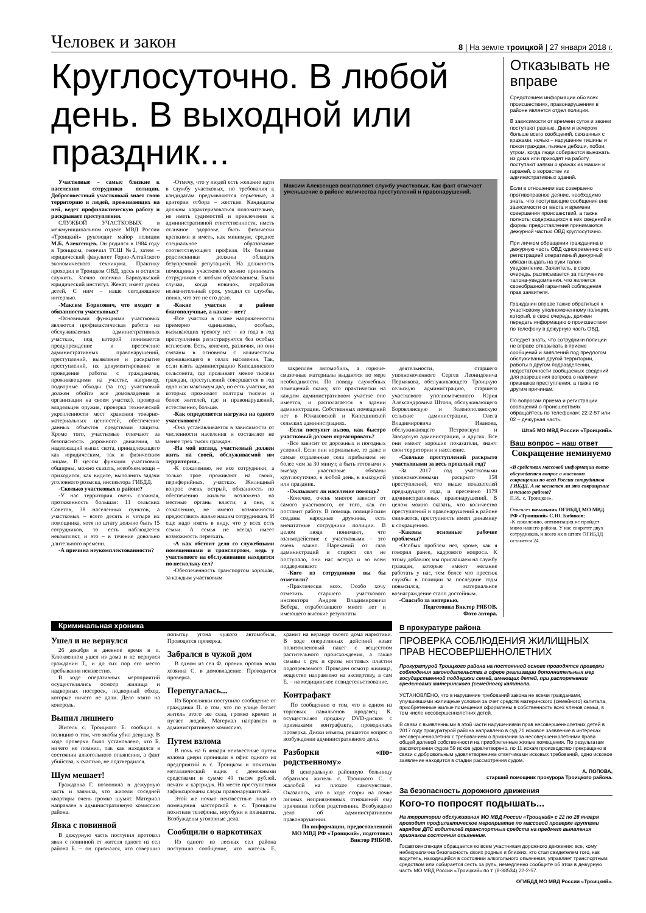Человек и закон
8 | На земле троицкой | 27 января 2018 г.
Круглосуточно. В любой день. В выходной или праздник...
Участковые – самые близкие к населению сотрудники полиции. Добросовестный участковый знает свою территорию и людей, проживающих на ней, ведет профилактическую работу и раскрывает преступления.
СЛУЖБОЙ УЧАСТКОВЫХ в межмуниципальном отделе МВД России «Троицкий» руководит майор полиции М.Б. Алексенцев. Он родился в 1984 году в Троицком, окончил ТСШ №2, затем – юридический факультет Горно-Алтайского экономического техникума. Практику проходил в Троицком ОВД, здесь и остался служить. Заочно окончил Барнаульский юридический институт. Женат, имеет двоих детей. С ним – наше сегодняшнее интервью.
-Максим Борисович, что входит в обязанности участковых?
-Основными функциями участковых являются профилактическая работа на обслуживаемых административных участках, под которой понимается предупреждение и пресечение административных правонарушений, преступлений, выявление и раскрытие преступлений, их документирование и проведение работы с гражданами, проживающими на участке, например, подворные обходы (за год участковый должен обойти все домовладения и организации на своем участке), проверка владельцев оружия, проверка технической укрепленности мест хранения товарно-материальных ценностей, обеспечение данных объектов средствами защиты. Кроме того, участковые отвечают за безопасность дорожного движения, за надлежащий выпас скота, принадлежащего как юридическим, так и физическим лицам. В целом функции участковых обширны, можно сказать, всеобъемлющи – приходится, как видите, выполнять задачи уголовного розыска, инспектора ГИБДД.
-Сколько участковых в районе?
-У нас территория очень сложная, протяженность большая: 11 сельских Советов, 38 населенных пунктов, а участковых – всего десять и четыре их помощника, хотя по штату должно быть 15 сотрудников, то есть наблюдается некомплект, и это – в течение довольно длительного времени.
-А причина неукомплектованности?
-Отмечу, что у людей есть желание идти в службу участковых, но требования к кандидатам предъявляются серьезные, а критерии отбора – жесткие. Кандидаты должны характеризоваться положительно, не иметь судимостей и привлечения к административной ответственности, иметь отличное здоровье, быть физически крепкими и иметь, как минимум, среднее специальное образование соответствующего профиля. Их близкие родственники должны обладать безупречной репутацией. На должность помощника участкового можно принимать сотрудников с любым образованием. Были случаи, когда новичок, отработав незначительный срок, уходил со службы, поняв, что это не его дело.
-Какие участки в районе благополучные, а какие – нет?
-Все участки в плане напряженности примерно одинаковы, особых, вызывающих тревогу нет – из года в год преступления регистрируются без особых всплесков. Есть, конечно, различия, но они связаны в основном с количеством проживающего в селах населения. Так, если взять администрацию Кипешинского сельсовета, где проживает менее тысячи граждан, преступлений совершается в год одно или максимум два, но есть участки, на которых проживает полторы тысячи и более жителей, где и правонарушений, естественно, больше.
-Как определяется нагрузка на одного участкового?
-Она устанавливается в зависимости от численности населения и составляет не менее трех тысяч граждан.
-На мой взгляд, участковый должен жить на своей, обслуживаемой им территории...
-К сожалению, не все сотрудники, а только трое проживают на своих, периферийных, участках. Жилищный вопрос очень острый, обязанность по обеспечению жильем возложена на местные органы власти, а они, к сожалению, не имеют возможности предоставить жилье нашим сотрудникам. И еще надо иметь в виду, что у всех есть семьи. А семья не всегда имеет возможность переехать.
-А как обстоит дело со служебными помещениями и транспортом, ведь у участкового на обслуживании находится по нескольку сел?
-Обеспеченность транспортом хорошая, за каждым участковым
Максим Алексенцев возглавляет службу участковых. Как факт отмечает уменьшение в районе количества преступлений и правонарушений.
закреплен автомобиль, а горюче-смазочные материалы выдаются по мере необходимости. По поводу служебных помещений скажу, что практически на каждом административном участке оно имеется, и располагается в здании администрации. Собственных помещений нет в Южаковской и Кипешинской сельских администрациях.
-Если поступит вызов, как быстро участковый должен отреагировать?
-Все зависит от дорожных и погодных условий. Если они нормальные, то даже в самые отдаленные села прибываем не более чем за 30 минут, а быть готовыми к выезду участковые обязаны круглосуточно, в любой день, в выходной или праздник.
-Оказывает ли население помощь?
-Конечно, очень многое зависит от самого участкового, от того, как он поставит работу. В помощь полицейским созданы народные дружины, есть внештатные сотрудники полиции. В целом люди понимают, что взаимодействие с участковыми – это очень важно. Нареканий от глав администраций и старост сел не поступало, они нас всегда и во всем поддерживают.
-Кого из сотрудников вы бы отметили?
-Практически всех. Особо хочу отметить старшего участкового инспектора Андрея Владимировича Вебера, отработавшего много лет и имеющего высокие результаты
деятельности, старшего уполномоченного Сергея Леонидовича Пермякова, обслуживающего Троицкую сельскую администрацию, старшего участкового уполномоченного Юрия Александровича Штоля, обслуживающего Боровлянскую и Зеленополянскую сельские администрации, Олега Владимировича Иванова, обслуживающего Петровскую и Заводскую администрации, и других. Все они имеют хорошие показатели, знают свои территории и население.
-Сколько преступлений раскрыто участковыми за весь прошлый год?
-За 2017 год участковыми уполномоченными раскрыто 158 преступлений, что выше показателей предыдущего года, и пресечено 1179 административных правонарушений. В целом можно сказать, что количество преступлений и правонарушений в районе снижается, преступность имеет динамику к сокращению.
-Каковы основные рабочие проблемы?
-Особых проблем нет, кроме, как я говорил ранее, кадрового вопроса. К этому добавлю: мы приглашаем на службу граждан, которые имеют желание работать у нас, тем более что престиж службы в полиции за последние годы повысился, а материальное вознаграждение стало достойным.
-Спасибо за интервью.
Подготовил Виктор РЯБОВ.
Фото автора.
Отказывать не вправе
Средоточием информации обо всех происшествиях, правонарушениях в районе является отдел полиции.
В зависимости от времени суток и звонки поступают разные. Днем и вечером больше всего сообщений, связанных с кражами, ночью – нарушение тишины и покоя граждан, пьяные дебоши, побои, утром, когда люди собираются выезжать из дома или приходят на работу, поступают заявки о кражах из машин и гаражей, о воровстве из административных зданий.
Если в отношении вас совершено противоправное деяние, необходимо знать, что поступающие сообщения вне зависимости от места и времени совершения происшествий, а также полноты содержащихся в них сведений и формы предоставления принимаются дежурной частью ОВД круглосуточно.
При личном обращении гражданина в дежурную часть ОВД одновременно с его регистрацией оперативный дежурный обязан выдать на руки талон-уведомление. Заявитель, в свою очередь, расписывается за получение талона-уведомления, что является своеобразной гарантией соблюдения прав заявителя.
Гражданин вправе также обратиться к участковому уполномоченному полиции, который, в свою очередь, должен передать информацию о происшествии по телефону в дежурную часть ОВД.
Следует знать, что сотрудники полиции не вправе отказывать в приеме сообщений и заявлений под предлогом обслуживания другой территории, работы в другом подразделении, недостаточности сообщаемых сведений для разрешения вопроса о наличии признаков преступления, а также по другим причинам.
По вопросам приема и регистрации сообщений о происшествиях обращайтесь по телефонам: 22-2-57 или 02 – дежурная часть.
Штаб МО МВД России «Троицкий».
Ваш вопрос – наш ответ
Сокращение неминуемо
«В средствах массовой информации вовсю обсуждается вопрос о массовом сокращении по всей России сотрудников ГИБДД. А не коснется ли это сокращение и нашего района?
П.И., с. Троицкое».
Отвечает начальник ОГИБДД МО МВД РФ «Троицкий» С.Ю. Бибиков:
-К сожалению, оптимизация не пройдет мимо нашего района. У нас сократят двух сотрудников, и всего их в штате ОГИБДД останется 24.
Криминальная хроника
Ушел и не вернулся
26 декабря в дневное время в п. Клюквенном ушел из дома и не вернулся гражданин Т., и до сих пор его место пребывания неизвестно.
В ходе оперативных мероприятий осуществлялись осмотр жилища и надворных построек, подворный обход, которые ничего не дали. Дело взято на контроль.
Выпил лишнего
Житель с. Троицкого Б. сообщил в полицию о том, что якобы убил девушку. В ходе проверки было установлено, что Б. ничего не помнил, так как находился в состоянии алкогольного опьянения, а факт убийства, к счастью, не подтвердился.
Шум мешает!
Гражданка Г. позвонила в дежурную часть и заявила, что жители соседней квартиры очень громко шумят. Материал направлен в административную комиссию района.
Явка с повинной
В дежурную часть поступил протокол явки с повинной от жителя одного из сел района Б. – он признался, что совершил попытку угона чужого автомобиля. Проводится проверка.
Забрался в чужой дом
В одном из сел Ф. проник против воли хозяина С. в домовладение. Проводится проверка.
Перепугалась...
Из Боровлянки поступило сообщение от гражданки П. о том, что по улице бегает житель этого же села, громко кричит и пугает людей. Материал направлен в административную комиссию.
Путем взлома
В ночь на 6 января неизвестные путем взлома двери проникли в офис одного из предприятий в с. Троицком и похитили металлический ящик с денежными средствами в сумме 49 тысяч рублей, печати и картридж. На месте преступления зафиксированы следы правонарушителей.
Этой же ночью неизвестные лица из помещения мастерской в с. Троицком похитили телефоны, ноутбуки и планшеты. Возбуждены уголовные дела.
Сообщили о наркотиках
Из одного из лесных сел района поступило сообщение, что житель Е. хранит на веранде своего дома наркотики. В ходе оперативных действий изъят полиэтиленовый пакет с веществом растительного происхождения, а также смывы с рук и срезы ногтевых пластин подозреваемого. Проведен осмотр жилища, вещество направлено на экспертизу, а сам Е. – на медицинское освидетельствование.
Контрафакт
По сообщению о том, что в одном из торговых павильонов продавец К. осуществляет продажу DVD-дисков с признаками контрафакта, проводилась проверка. Диски изъяты, решается вопрос о возбуждении административного дела.
Разборки «по-родственному»
В центральную районную больницу обратился житель с. Троицкого С. с жалобой на плохое самочувствие. Оказалось, что в ходе ссоры на почве личных неприязненных отношений ему причинил побои родственник. Возбуждено дело об административном правонарушении.
По информации, предоставленной МО МВД РФ «Троицкий», подготовил Виктор РЯБОВ.
В прокуратуре района
ПРОВЕРКА СОБЛЮДЕНИЯ ЖИЛИЩНЫХ ПРАВ НЕСОВЕРШЕННОЛЕТНИХ
Прокуратурой Троицкого района на постоянной основе проводятся проверки соблюдения законодательства в сфере реализации дополнительных мер государственной поддержки семей, имеющих детей, при распоряжении средствами материнского (семейного) капитала.
УСТАНОВЛЕНО, что в нарушение требований закона не всеми гражданами, улучшившими жилищные условия за счет средств материнского (семейного) капитала, приобретенные жилые помещения оформлены в собственность всех членов семьи, в том числе несовершеннолетних детей.
В связи с выявленными в этой части нарушениями прав несовершеннолетних детей в 2017 году прокуратурой района направлено в суд 71 исковое заявление в интересах несовершеннолетних с требованием о признании за несовершеннолетними права общей долевой собственности на приобретенные жилые помещения. По результатам рассмотрения судом 59 исков удовлетворено, по 11 искам производство прекращено в связи с добровольным удовлетворением ответчиками исковых требований, одно исковое заявление находится в стадии рассмотрения судом.
А. ПОПОВА,
старший помощник прокурора Троицкого района.
За безопасность дорожного движения
Кого-то попросят подышать...
На территории обслуживания МО МВД России «Троицкий» с 22 по 28 января проходит профилактическое мероприятие по массовой проверке группами нарядов ДПС водителей транспортных средств на предмет выявления признаков состояния опьянения.
Госавтоинспекция обращается ко всем участникам дорожного движения: все, кому небезразлична безопасность своих родных и близких, кто стал свидетелем того, как водитель, находящийся в состоянии алкогольного опьянения, управляет транспортным средством или собирается сесть за руль, немедленно сообщите об этом в дежурную часть МО МВД России «Троицкий» по т. (8-38534) 22-2-57.
ОГИБДД МО МВД России «Троицкий».